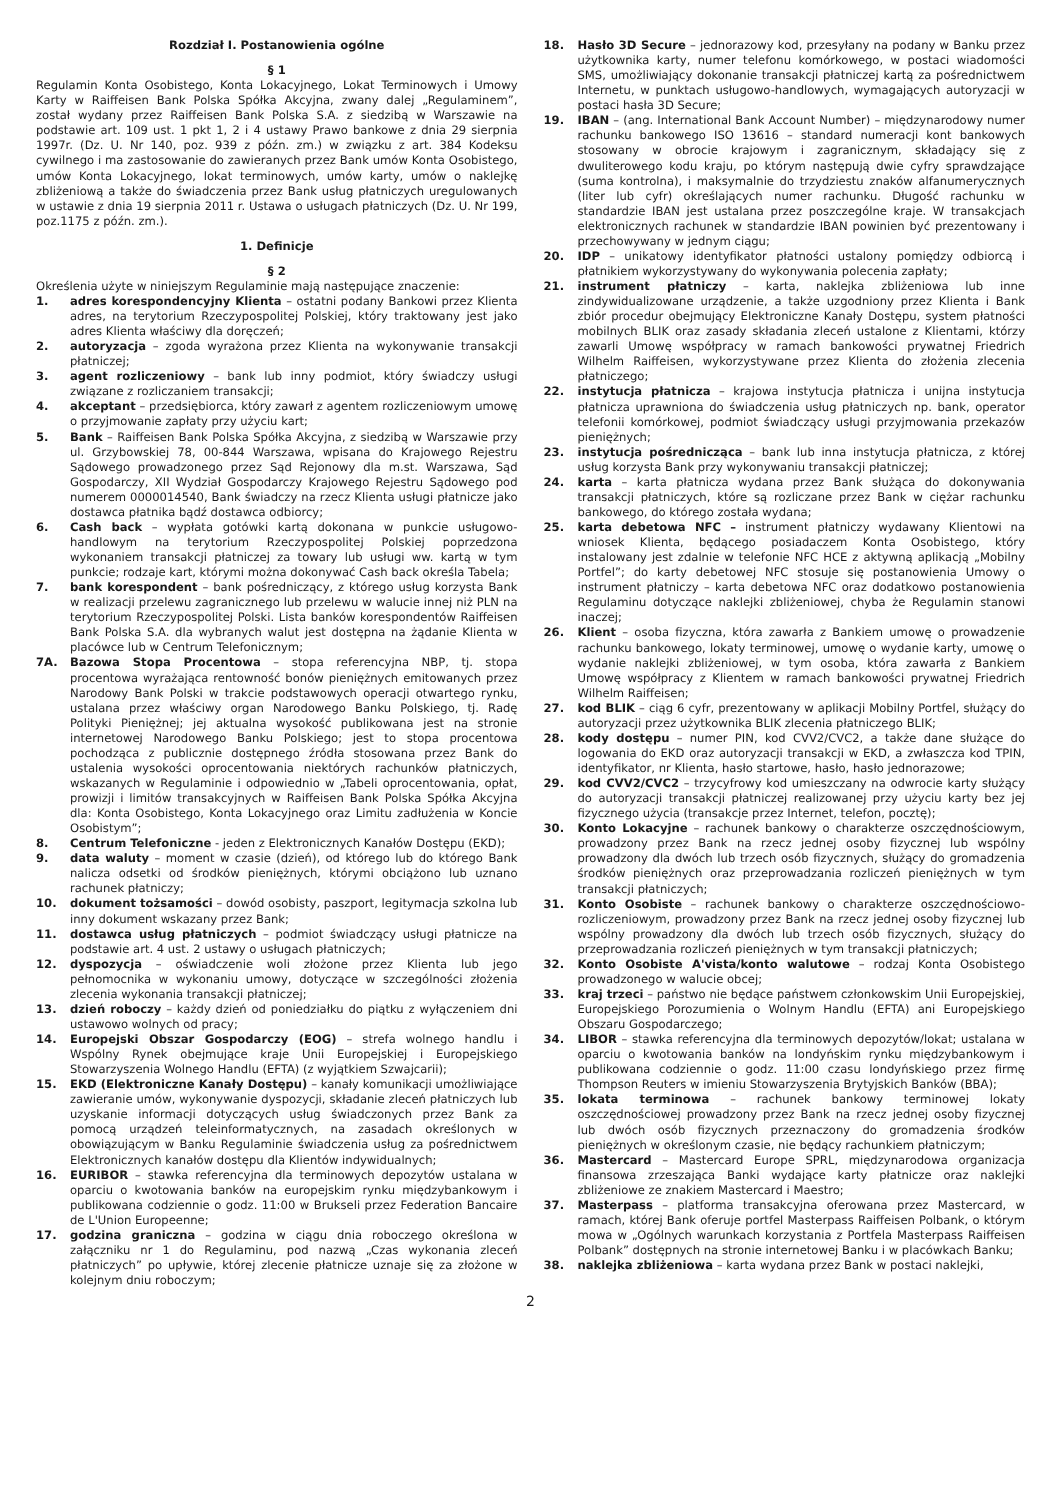Rozdział I. Postanowienia ogólne
§ 1
Regulamin Konta Osobistego, Konta Lokacyjnego, Lokat Terminowych i Umowy Karty w Raiffeisen Bank Polska Spółka Akcyjna, zwany dalej „Regulaminem”, został wydany przez Raiffeisen Bank Polska S.A. z siedzibą w Warszawie na podstawie art. 109 ust. 1 pkt 1, 2 i 4 ustawy Prawo bankowe z dnia 29 sierpnia 1997r. (Dz. U. Nr 140, poz. 939 z późn. zm.) w związku z art. 384 Kodeksu cywilnego i ma zastosowanie do zawieranych przez Bank umów Konta Osobistego, umów Konta Lokacyjnego, lokat terminowych, umów karty, umów o naklejkę zbliżeniową a także do świadczenia przez Bank usług płatniczych uregulowanych w ustawie z dnia 19 sierpnia 2011 r. Ustawa o usługach płatniczych (Dz. U. Nr 199, poz.1175 z późn. zm.).
1. Definicje
§ 2
Określenia użyte w niniejszym Regulaminie mają następujące znaczenie:
1. adres korespondencyjny Klienta – ostatni podany Bankowi przez Klienta adres, na terytorium Rzeczypospolitej Polskiej, który traktowany jest jako adres Klienta właściwy dla doręczeń;
2. autoryzacja – zgoda wyrażona przez Klienta na wykonywanie transakcji płatniczej;
3. agent rozliczeniowy – bank lub inny podmiot, który świadczy usługi związane z rozliczaniem transakcji;
4. akceptant – przedsiębiorca, który zawarł z agentem rozliczeniowym umowę o przyjmowanie zapłaty przy użyciu kart;
5. Bank – Raiffeisen Bank Polska Spółka Akcyjna, z siedzibą w Warszawie przy ul. Grzybowskiej 78, 00-844 Warszawa, wpisana do Krajowego Rejestru Sądowego prowadzonego przez Sąd Rejonowy dla m.st. Warszawa, Sąd Gospodarczy, XII Wydział Gospodarczy Krajowego Rejestru Sądowego pod numerem 0000014540, Bank świadczy na rzecz Klienta usługi płatnicze jako dostawca płatnika bądź dostawca odbiorcy;
6. Cash back – wypłata gotówki kartą dokonana w punkcie usługowo-handlowym na terytorium Rzeczypospolitej Polskiej poprzedzona wykonaniem transakcji płatniczej za towary lub usługi ww. kartą w tym punkcie; rodzaje kart, którymi można dokonywać Cash back określa Tabela;
7. bank korespondent – bank pośredniczący, z którego usług korzysta Bank w realizacji przelewu zagranicznego lub przelewu w walucie innej niż PLN na terytorium Rzeczypospolitej Polski. Lista banków korespondentów Raiffeisen Bank Polska S.A. dla wybranych walut jest dostępna na żądanie Klienta w placówce lub w Centrum Telefonicznym;
7A. Bazowa Stopa Procentowa – stopa referencyjna NBP, tj. stopa procentowa wyrażająca rentowność bonów pieniężnych emitowanych przez Narodowy Bank Polski w trakcie podstawowych operacji otwartego rynku, ustalana przez właściwy organ Narodowego Banku Polskiego, tj. Radę Polityki Pieniężnej; jej aktualna wysokość publikowana jest na stronie internetowej Narodowego Banku Polskiego; jest to stopa procentowa pochodząca z publicznie dostępnego źródła stosowana przez Bank do ustalenia wysokości oprocentowania niektórych rachunków płatniczych, wskazanych w Regulaminie i odpowiednio w „Tabeli oprocentowania, opłat, prowizji i limitów transakcyjnych w Raiffeisen Bank Polska Spółka Akcyjna dla: Konta Osobistego, Konta Lokacyjnego oraz Limitu zadłużenia w Koncie Osobistym”;
8. Centrum Telefoniczne - jeden z Elektronicznych Kanałów Dostępu (EKD);
9. data waluty – moment w czasie (dzień), od którego lub do którego Bank nalicza odsetki od środków pieniężnych, którymi obciążono lub uznano rachunek płatniczy;
10. dokument tożsamości – dowód osobisty, paszport, legitymacja szkolna lub inny dokument wskazany przez Bank;
11. dostawca usług płatniczych – podmiot świadczący usługi płatnicze na podstawie art. 4 ust. 2 ustawy o usługach płatniczych;
12. dyspozycja – oświadczenie woli złożone przez Klienta lub jego pełnomocnika w wykonaniu umowy, dotyczące w szczególności złożenia zlecenia wykonania transakcji płatniczej;
13. dzień roboczy – każdy dzień od poniedziałku do piątku z wyłączeniem dni ustawowo wolnych od pracy;
14. Europejski Obszar Gospodarczy (EOG) – strefa wolnego handlu i Wspólny Rynek obejmujące kraje Unii Europejskiej i Europejskiego Stowarzyszenia Wolnego Handlu (EFTA) (z wyjątkiem Szwajcarii);
15. EKD (Elektroniczne Kanały Dostępu) – kanały komunikacji umożliwiające zawieranie umów, wykonywanie dyspozycji, składanie zleceń płatniczych lub uzyskanie informacji dotyczących usług świadczonych przez Bank za pomocą urządzeń teleinformatycznych, na zasadach określonych w obowiązującym w Banku Regulaminie świadczenia usług za pośrednictwem Elektronicznych kanałów dostępu dla Klientów indywidualnych;
16. EURIBOR – stawka referencyjna dla terminowych depozytów ustalana w oparciu o kwotowania banków na europejskim rynku międzybankowym i publikowana codziennie o godz. 11:00 w Brukseli przez Federation Bancaire de L'Union Europeenne;
17. godzina graniczna – godzina w ciągu dnia roboczego określona w załączniku nr 1 do Regulaminu, pod nazwą „Czas wykonania zleceń płatniczych” po upływie, której zlecenie płatnicze uznaje się za złożone w kolejnym dniu roboczym;
18. Hasło 3D Secure – jednorazowy kod, przesyłany na podany w Banku przez użytkownika karty, numer telefonu komórkowego, w postaci wiadomości SMS, umożliwiający dokonanie transakcji płatniczej kartą za pośrednictwem Internetu, w punktach usługowo-handlowych, wymagających autoryzacji w postaci hasła 3D Secure;
19. IBAN – (ang. International Bank Account Number) – międzynarodowy numer rachunku bankowego ISO 13616 – standard numeracji kont bankowych stosowany w obrocie krajowym i zagranicznym, składający się z dwuliterowego kodu kraju, po którym następują dwie cyfry sprawdzające (suma kontrolna), i maksymalnie do trzydziestu znaków alfanumerycznych (liter lub cyfr) określających numer rachunku. Długość rachunku w standardzie IBAN jest ustalana przez poszczególne kraje. W transakcjach elektronicznych rachunek w standardzie IBAN powinien być prezentowany i przechowywany w jednym ciągu;
20. IDP – unikatowy identyfikator płatności ustalony pomiędzy odbiorcą i płatnikiem wykorzystywany do wykonywania polecenia zapłaty;
21. instrument płatniczy – karta, naklejka zbliżeniowa lub inne zindywidualizowane urządzenie, a także uzgodniony przez Klienta i Bank zbiór procedur obejmujący Elektroniczne Kanały Dostępu, system płatności mobilnych BLIK oraz zasady składania zleceń ustalone z Klientami, którzy zawarli Umowę współpracy w ramach bankowości prywatnej Friedrich Wilhelm Raiffeisen, wykorzystywane przez Klienta do złożenia zlecenia płatniczego;
22. instytucja płatnicza – krajowa instytucja płatnicza i unijna instytucja płatnicza uprawniona do świadczenia usług płatniczych np. bank, operator telefonii komórkowej, podmiot świadczący usługi przyjmowania przekazów pieniężnych;
23. instytucja pośrednicząca – bank lub inna instytucja płatnicza, z której usług korzysta Bank przy wykonywaniu transakcji płatniczej;
24. karta – karta płatnicza wydana przez Bank służąca do dokonywania transakcji płatniczych, które są rozliczane przez Bank w ciężar rachunku bankowego, do którego została wydana;
25. karta debetowa NFC – instrument płatniczy wydawany Klientowi na wniosek Klienta, będącego posiadaczem Konta Osobistego, który instalowany jest zdalnie w telefonie NFC HCE z aktywną aplikacją „Mobilny Portfel”; do karty debetowej NFC stosuje się postanowienia Umowy o instrument płatniczy – karta debetowa NFC oraz dodatkowo postanowienia Regulaminu dotyczące naklejki zbliżeniowej, chyba że Regulamin stanowi inaczej;
26. Klient – osoba fizyczna, która zawarła z Bankiem umowę o prowadzenie rachunku bankowego, lokaty terminowej, umowę o wydanie karty, umowę o wydanie naklejki zbliżeniowej, w tym osoba, która zawarła z Bankiem Umowę współpracy z Klientem w ramach bankowości prywatnej Friedrich Wilhelm Raiffeisen;
27. kod BLIK – ciąg 6 cyfr, prezentowany w aplikacji Mobilny Portfel, służący do autoryzacji przez użytkownika BLIK zlecenia płatniczego BLIK;
28. kody dostępu – numer PIN, kod CVV2/CVC2, a także dane służące do logowania do EKD oraz autoryzacji transakcji w EKD, a zwłaszcza kod TPIN, identyfikator, nr Klienta, hasło startowe, hasło, hasło jednorazowe;
29. kod CVV2/CVC2 – trzycyfrowy kod umieszczany na odwrocie karty służący do autoryzacji transakcji płatniczej realizowanej przy użyciu karty bez jej fizycznego użycia (transakcje przez Internet, telefon, pocztę);
30. Konto Lokacyjne – rachunek bankowy o charakterze oszczędnościowym, prowadzony przez Bank na rzecz jednej osoby fizycznej lub wspólny prowadzony dla dwóch lub trzech osób fizycznych, służący do gromadzenia środków pieniężnych oraz przeprowadzania rozliczeń pieniężnych w tym transakcji płatniczych;
31. Konto Osobiste – rachunek bankowy o charakterze oszczędnościowo-rozliczeniowym, prowadzony przez Bank na rzecz jednej osoby fizycznej lub wspólny prowadzony dla dwóch lub trzech osób fizycznych, służący do przeprowadzania rozliczeń pieniężnych w tym transakcji płatniczych;
32. Konto Osobiste A'vista/konto walutowe – rodzaj Konta Osobistego prowadzonego w walucie obcej;
33. kraj trzeci – państwo nie będące państwem członkowskim Unii Europejskiej, Europejskiego Porozumienia o Wolnym Handlu (EFTA) ani Europejskiego Obszaru Gospodarczego;
34. LIBOR – stawka referencyjna dla terminowych depozytów/lokat; ustalana w oparciu o kwotowania banków na londyńskim rynku międzybankowym i publikowana codziennie o godz. 11:00 czasu londyńskiego przez firmę Thompson Reuters w imieniu Stowarzyszenia Brytyjskich Banków (BBA);
35. lokata terminowa – rachunek bankowy terminowej lokaty oszczędnościowej prowadzony przez Bank na rzecz jednej osoby fizycznej lub dwóch osób fizycznych przeznaczony do gromadzenia środków pieniężnych w określonym czasie, nie będący rachunkiem płatniczym;
36. Mastercard – Mastercard Europe SPRL, międzynarodowa organizacja finansowa zrzeszająca Banki wydające karty płatnicze oraz naklejki zbliżeniowe ze znakiem Mastercard i Maestro;
37. Masterpass – platforma transakcyjna oferowana przez Mastercard, w ramach, której Bank oferuje portfel Masterpass Raiffeisen Polbank, o którym mowa w „Ogólnych warunkach korzystania z Portfela Masterpass Raiffeisen Polbank” dostępnych na stronie internetowej Banku i w placówkach Banku;
38. naklejka zbliżeniowa – karta wydana przez Bank w postaci naklejki,
2